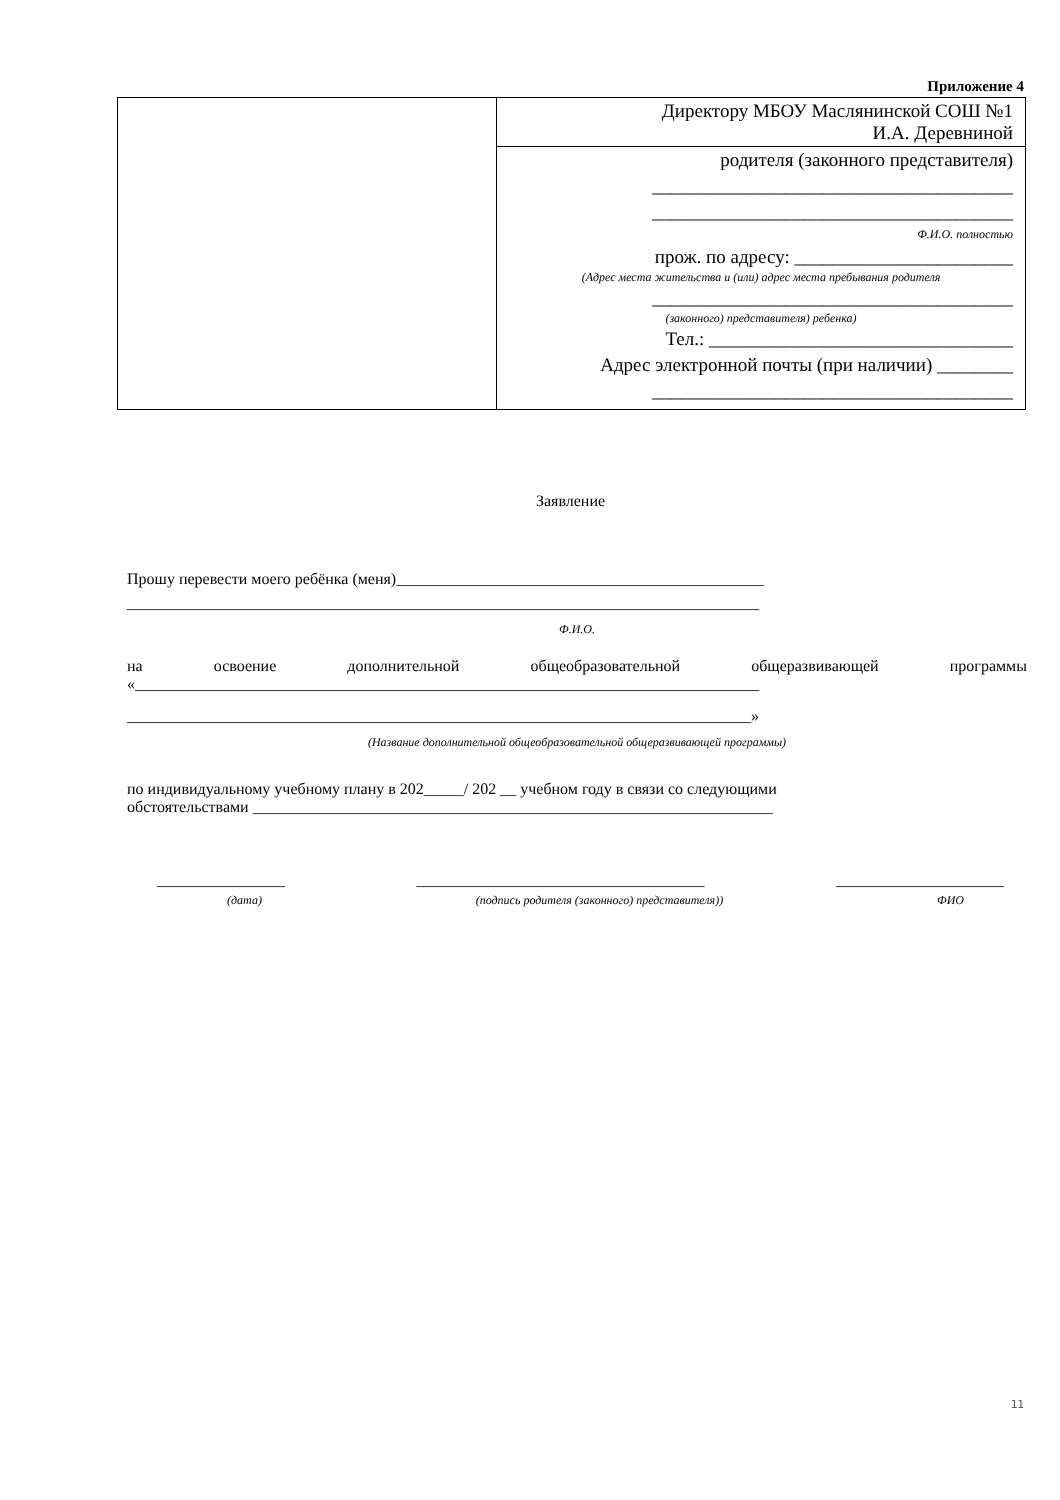Приложение 4
| | Директору МБОУ Маслянинской СОШ №1 И.А. Деревниной |
| | родителя (законного представителя) ______________________________________ ______________________________________ Ф.И.О. полностью прож. по адресу: _______________________ (Адрес места жительства и (или) адрес места пребывания родителя ______________________________________ (законного) представителя) ребенка) Тел.: ________________________________ Адрес электронной почты (при наличии) ________ ______________________________________ |
Заявление
Прошу перевести моего ребёнка (меня)______________________________________________
_______________________________________________________________________________
Ф.И.О.
на освоение дополнительной общеобразовательной общеразвивающей программы
«______________________________________________________________________________
______________________________________________________________________________»
(Название дополнительной общеобразовательной общеразвивающей программы)
по индивидуальному учебному плану в 202_____/ 202 __ учебном году в связи со следующими
обстоятельствами _________________________________________________________________
________________ ____________________________________ _____________________
(дата) (подпись родителя (законного) представителя)) ФИО
11